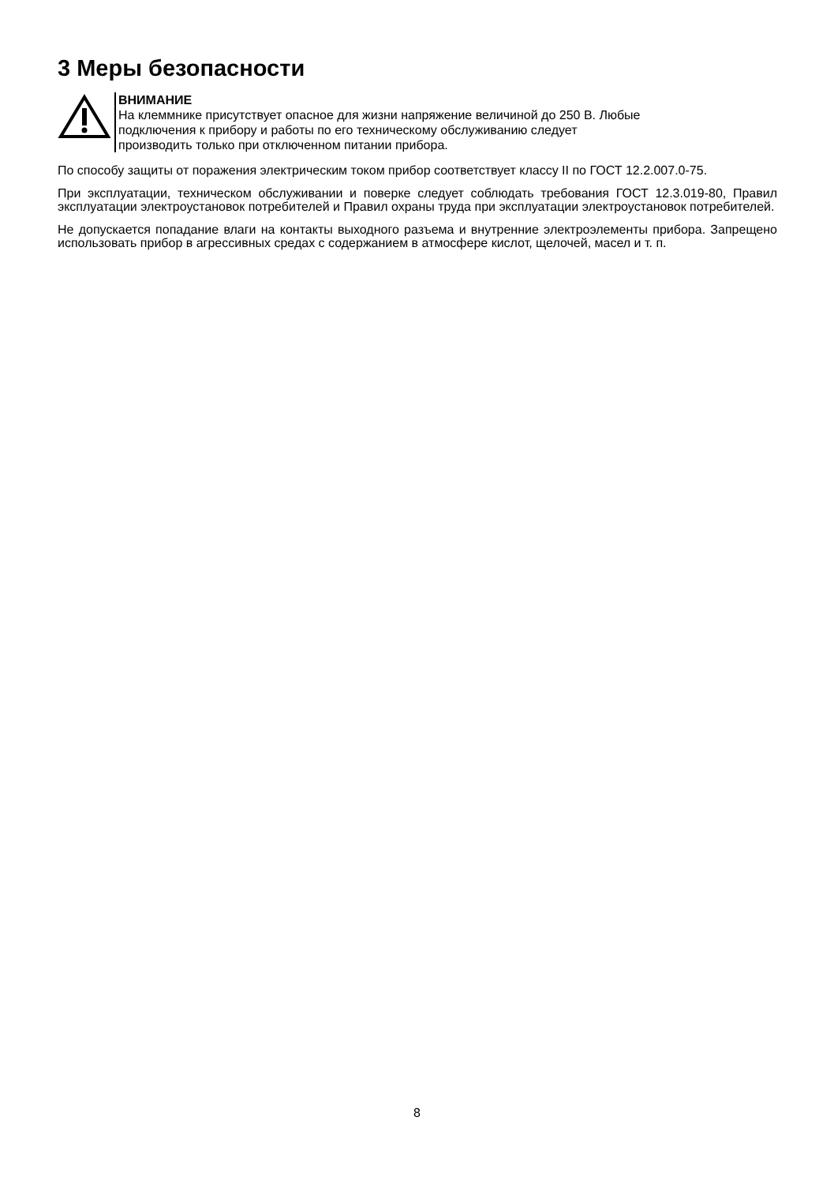3 Меры безопасности
ВНИМАНИЕ
На клеммнике присутствует опасное для жизни напряжение величиной до 250 В. Любые
подключения к прибору и работы по его техническому обслуживанию следует
производить только при отключенном питании прибора.
По способу защиты от поражения электрическим током прибор соответствует классу II по ГОСТ 12.2.007.0-75.
При эксплуатации, техническом обслуживании и поверке следует соблюдать требования ГОСТ 12.3.019-80, Правил эксплуатации электроустановок потребителей и Правил охраны труда при эксплуатации электроустановок потребителей.
Не допускается попадание влаги на контакты выходного разъема и внутренние электроэлементы прибора. Запрещено использовать прибор в агрессивных средах с содержанием в атмосфере кислот, щелочей, масел и т. п.
8